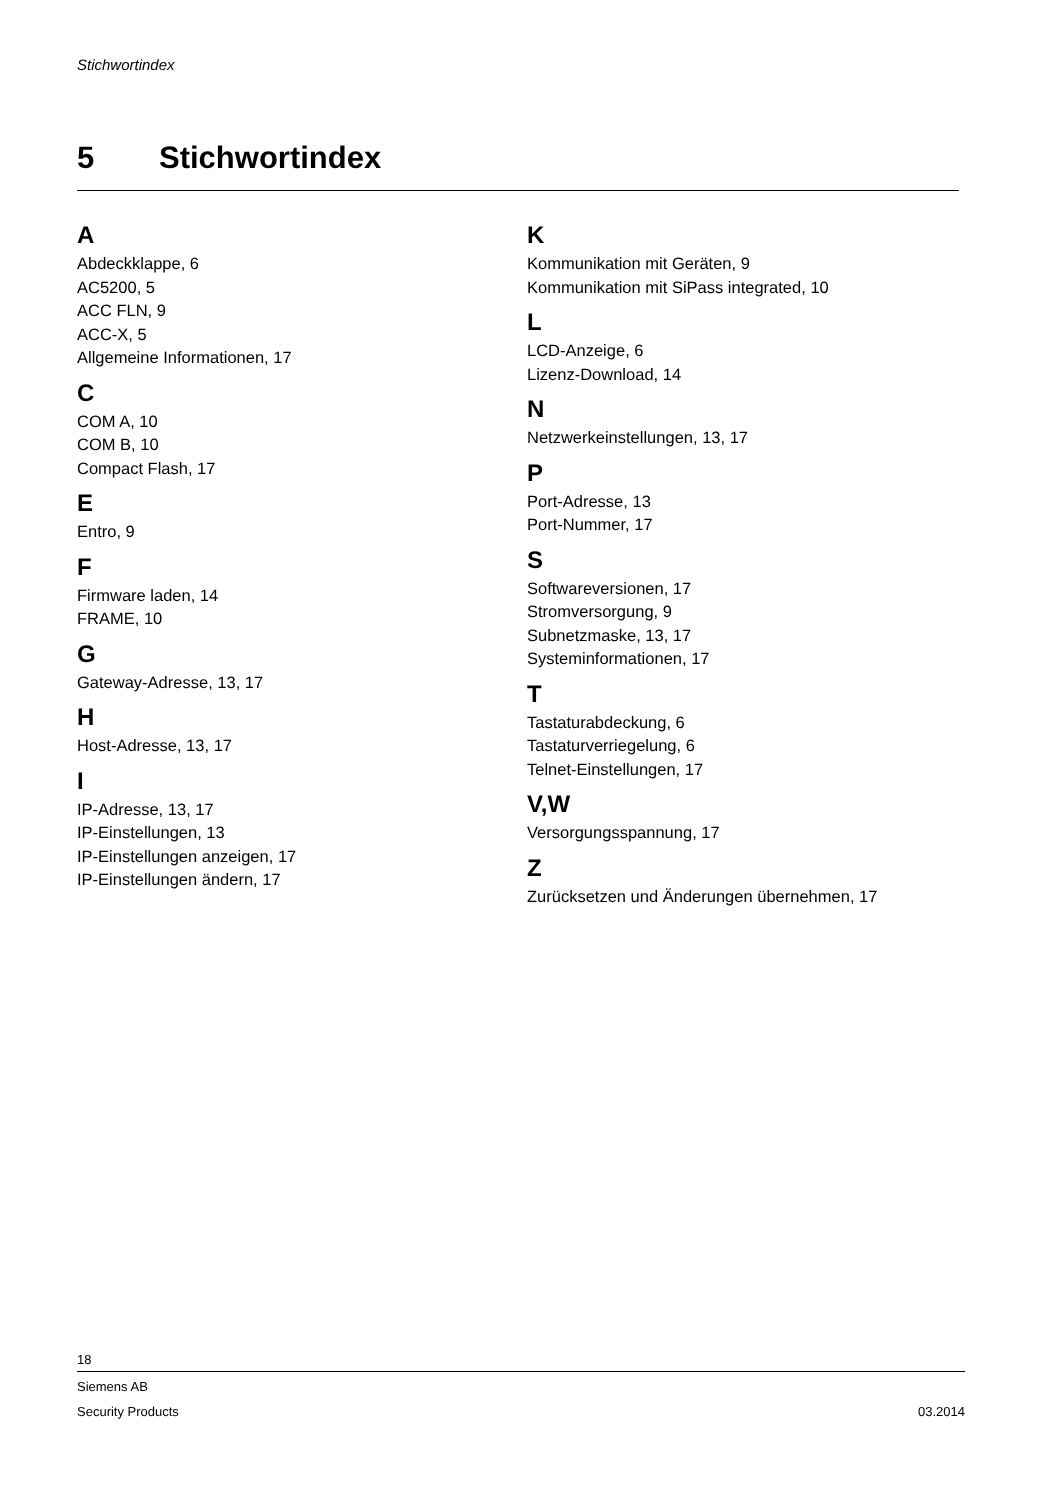Stichwortindex
5 Stichwortindex
A
Abdeckklappe, 6
AC5200, 5
ACC FLN, 9
ACC-X, 5
Allgemeine Informationen, 17
C
COM A, 10
COM B, 10
Compact Flash, 17
E
Entro, 9
F
Firmware laden, 14
FRAME, 10
G
Gateway-Adresse, 13, 17
H
Host-Adresse, 13, 17
I
IP-Adresse, 13, 17
IP-Einstellungen, 13
IP-Einstellungen anzeigen, 17
IP-Einstellungen ändern, 17
K
Kommunikation mit Geräten, 9
Kommunikation mit SiPass integrated, 10
L
LCD-Anzeige, 6
Lizenz-Download, 14
N
Netzwerkeinstellungen, 13, 17
P
Port-Adresse, 13
Port-Nummer, 17
S
Softwareversionen, 17
Stromversorgung, 9
Subnetzmaske, 13, 17
Systeminformationen, 17
T
Tastaturabdeckung, 6
Tastaturverriegelung, 6
Telnet-Einstellungen, 17
V,W
Versorgungsspannung, 17
Z
Zurücksetzen und Änderungen übernehmen, 17
18
Siemens AB
Security Products 03.2014